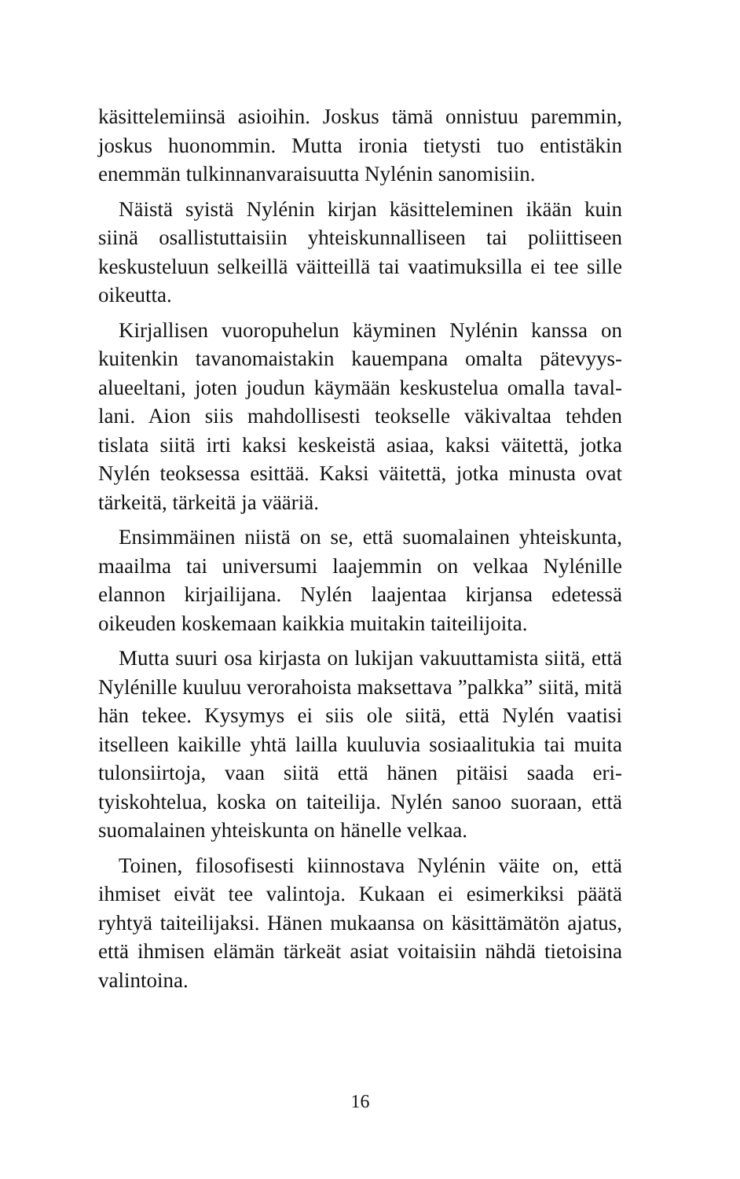käsittelemiinsä asioihin. Joskus tämä onnistuu paremmin, joskus huonommin. Mutta ironia tietysti tuo entistäkin enemmän tulkinnanvaraisuutta Nylénin sanomisiin.
Näistä syistä Nylénin kirjan käsitteleminen ikään kuin siinä osallistuttaisiin yhteiskunnalliseen tai poliittiseen keskusteluun selkeillä väitteillä tai vaatimuksilla ei tee sille oikeutta.
Kirjallisen vuoropuhelun käyminen Nylénin kanssa on kuitenkin tavanomaistakin kauempana omalta pätevyys­alueeltani, joten joudun käymään keskustelua omalla taval­lani. Aion siis mahdollisesti teokselle väkivaltaa tehden tislata siitä irti kaksi keskeistä asiaa, kaksi väitettä, jotka Nylén teoksessa esittää. Kaksi väitettä, jotka minusta ovat tärkeitä, tärkeitä ja vääriä.
Ensimmäinen niistä on se, että suomalainen yhteis­kunta, maailma tai universumi laajemmin on velkaa Nylé­nille elannon kirjailijana. Nylén laajentaa kirjansa edetessä oikeuden koskemaan kaikkia muitakin taiteilijoita.
Mutta suuri osa kirjasta on lukijan vakuuttamista siitä, että Nylénille kuuluu verorahoista maksettava ”palkka” siitä, mitä hän tekee. Kysymys ei siis ole siitä, että Nylén vaatisi itselleen kaikille yhtä lailla kuuluvia sosiaalitukia tai muita tulonsiirtoja, vaan siitä että hänen pitäisi saada eri­tyiskohtelua, koska on taiteilija. Nylén sanoo suoraan, että suomalainen yhteiskunta on hänelle velkaa.
Toinen, filosofisesti kiinnostava Nylénin väite on, että ihmiset eivät tee valintoja. Kukaan ei esimerkiksi päätä ryhtyä taiteilijaksi. Hänen mukaansa on käsittämätön aja­tus, että ihmisen elämän tärkeät asiat voitaisiin nähdä tie­toisina valintoina.
16